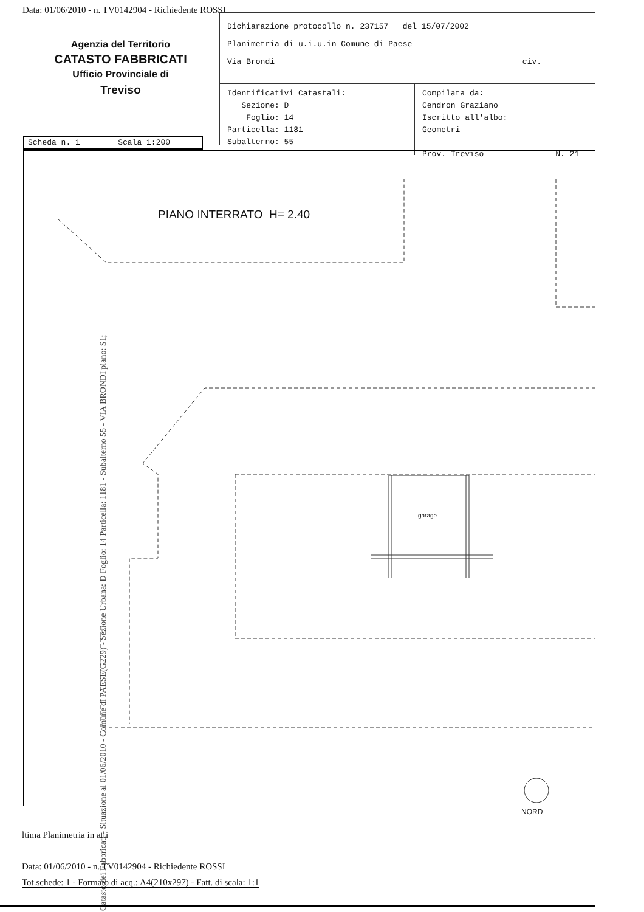Data: 01/06/2010 - n. TV0142904 - Richiedente ROSSI
Agenzia del Territorio
CATASTO FABBRICATI
Ufficio Provinciale di
Treviso
Dichiarazione protocollo n. 237157 del 15/07/2002
Planimetria di u.i.u.in Comune di Paese
Via Brondi civ.
Identificativi Catastali:
Sezione: D
Foglio: 14
Particella: 1181
Subalterno: 55
Compilata da:
Cendron Graziano
Iscritto all'albo:
Geometri
Prov. Treviso N. 21
Scheda n. 1 Scala 1:200
PIANO INTERRATO H= 2.40
garage
NORD
Catasto dei Fabbricati - Situazione al 01/06/2010 - Comune di PAESE(G229) - Sezione Urbana: D Foglio: 14 Particella: 1181 - Subalterno 55 - VIA BRONDI piano: S1;
ltima Planimetria in atti
Data: 01/06/2010 - n. TV0142904 - Richiedente ROSSI
Tot.schede: 1 - Formato di acq.: A4(210x297) - Fatt. di scala: 1:1